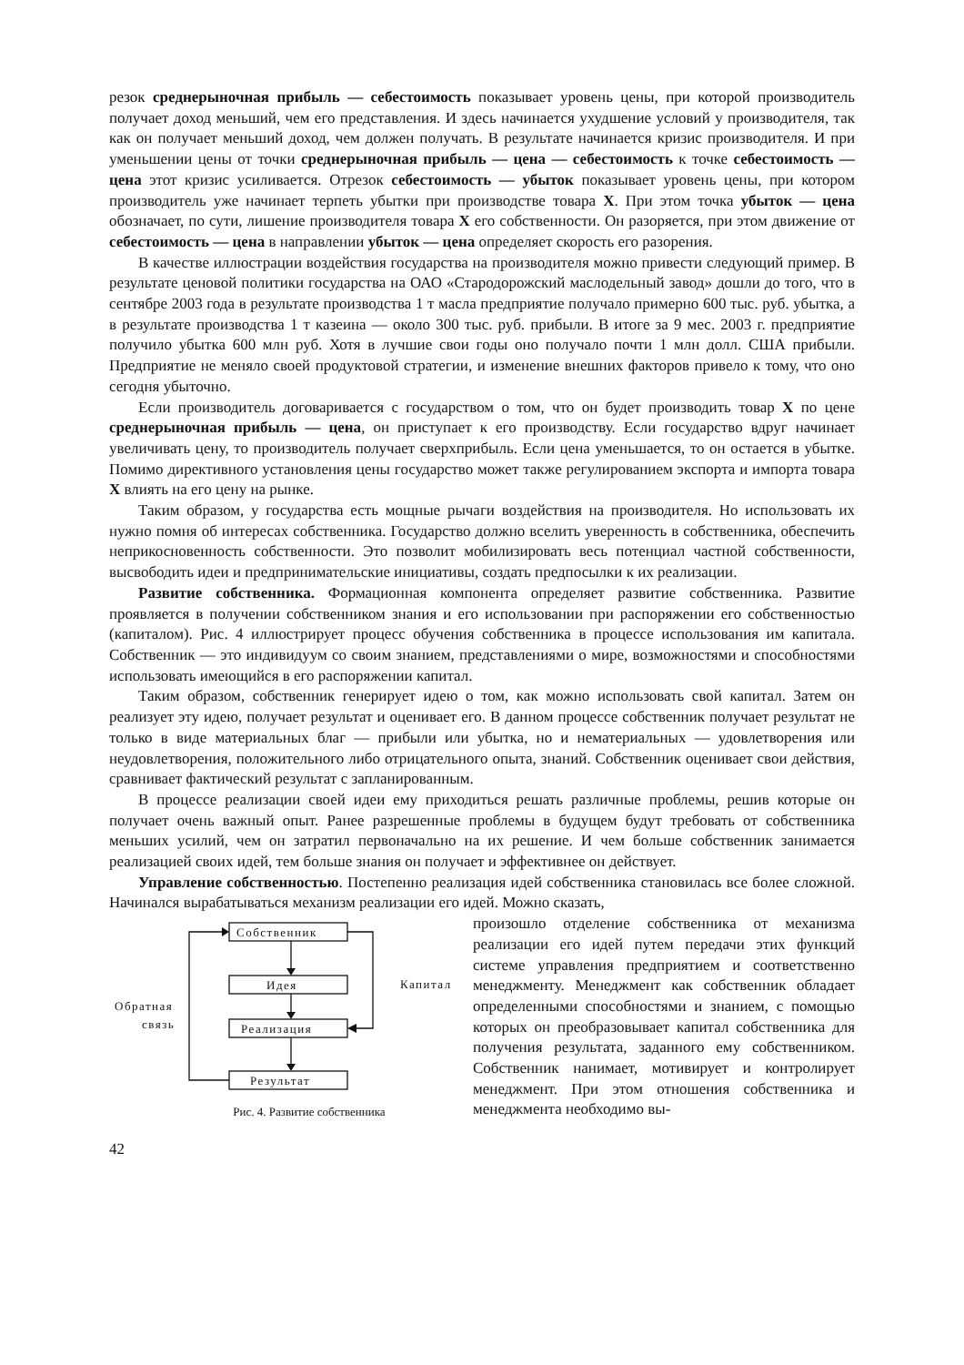резок среднерыночная прибыль — себестоимость показывает уровень цены, при которой производитель получает доход меньший, чем его представления. И здесь начинается ухудшение условий у производителя, так как он получает меньший доход, чем должен получать. В результате начинается кризис производителя. И при уменьшении цены от точки среднерыночная прибыль — цена — себестоимость к точке себестоимость — цена этот кризис усиливается. Отрезок себестоимость — убыток показывает уровень цены, при котором производитель уже начинает терпеть убытки при производстве товара X. При этом точка убыток — цена обозначает, по сути, лишение производителя товара X его собственности. Он разоряется, при этом движение от себестоимость — цена в направлении убыток — цена определяет скорость его разорения.
В качестве иллюстрации воздействия государства на производителя можно привести следующий пример. В результате ценовой политики государства на ОАО «Стародорожский маслодельный завод» дошли до того, что в сентябре 2003 года в результате производства 1 т масла предприятие получало примерно 600 тыс. руб. убытка, а в результате производства 1 т казеина — около 300 тыс. руб. прибыли. В итоге за 9 мес. 2003 г. предприятие получило убытка 600 млн руб. Хотя в лучшие свои годы оно получало почти 1 млн долл. США прибыли. Предприятие не меняло своей продуктовой стратегии, и изменение внешних факторов привело к тому, что оно сегодня убыточно.
Если производитель договаривается с государством о том, что он будет производить товар X по цене среднерыночная прибыль — цена, он приступает к его производству. Если государство вдруг начинает увеличивать цену, то производитель получает сверхприбыль. Если цена уменьшается, то он остается в убытке. Помимо директивного установления цены государство может также регулированием экспорта и импорта товара X влиять на его цену на рынке.
Таким образом, у государства есть мощные рычаги воздействия на производителя. Но использовать их нужно помня об интересах собственника. Государство должно вселить уверенность в собственника, обеспечить неприкосновенность собственности. Это позволит мобилизировать весь потенциал частной собственности, высвободить идеи и предпринимательские инициативы, создать предпосылки к их реализации.
Развитие собственника. Формационная компонента определяет развитие собственника. Развитие проявляется в получении собственником знания и его использовании при распоряжении его собственностью (капиталом). Рис. 4 иллюстрирует процесс обучения собственника в процессе использования им капитала. Собственник — это индивидуум со своим знанием, представлениями о мире, возможностями и способностями использовать имеющийся в его распоряжении капитал.
Таким образом, собственник генерирует идею о том, как можно использовать свой капитал. Затем он реализует эту идею, получает результат и оценивает его. В данном процессе собственник получает результат не только в виде материальных благ — прибыли или убытка, но и нематериальных — удовлетворения или неудовлетворения, положительного либо отрицательного опыта, знаний. Собственник оценивает свои действия, сравнивает фактический результат с запланированным.
В процессе реализации своей идеи ему приходиться решать различные проблемы, решив которые он получает очень важный опыт. Ранее разрешенные проблемы в будущем будут требовать от собственника меньших усилий, чем он затратил первоначально на их решение. И чем больше собственник занимается реализацией своих идей, тем больше знания он получает и эффективнее он действует.
Управление собственностью. Постепенно реализация идей собственника становилась все более сложной. Начинался вырабатываться механизм реализации его идей. Можно сказать,
Собственник
Идея
Реализация
Результат
Капитал
Обратная
связь
Рис. 4. Развитие собственника
произошло отделение собственника от механизма реализации его идей путем передачи этих функций системе управления предприятием и соответственно менеджменту. Менеджмент как собственник обладает определенными способностями и знанием, с помощью которых он преобразовывает капитал собственника для получения результата, заданного ему собственником. Собственник нанимает, мотивирует и контролирует менеджмент. При этом отношения собственника и менеджмента необходимо вы-
42